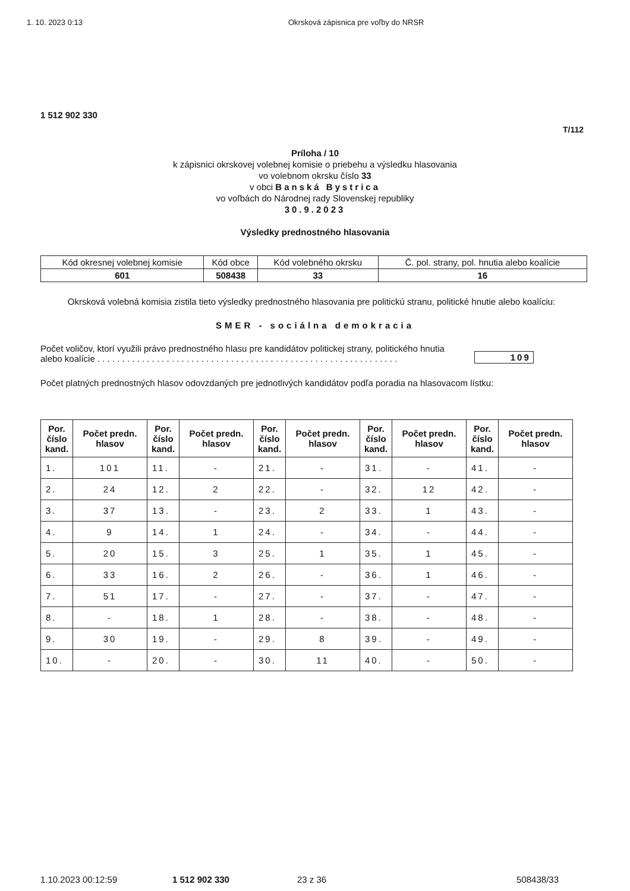1. 10. 2023 0:13 Okrsková zápisnica pre voľby do NRSR
1 512 902 330
T/112
Príloha / 10
k zápisnici okrskovej volebnej komisie o priebehu a výsledku hlasovania
vo volebnom okrsku číslo 33
v obci Banská Bystrica
vo voľbách do Národnej rady Slovenskej republiky
30.9.2023
Výsledky prednostného hlasovania
| Kód okresnej volebnej komisie | Kód obce | Kód volebného okrsku | Č. pol. strany, pol. hnutia alebo koalície |
| 601 | 508438 | 33 | 16 |
Okrsková volebná komisia zistila tieto výsledky prednostného hlasovania pre politickú stranu, politické hnutie alebo koalíciu:
SMER - sociálna demokracia
Počet voličov, ktorí využili právo prednostného hlasu pre kandidátov politickej strany, politického hnutia
alebo koalície . . . . . . . . . . . . . . . . . . . . . . . . . . . . . . . . . . . . . . . . . . . . . . . . . . . . . . . . . . . . .
109
Počet platných prednostných hlasov odovzdaných pre jednotlivých kandidátov podľa poradia na hlasovacom lístku:
| Por. číslo kand. | Počet predn. hlasov | Por. číslo kand. | Počet predn. hlasov | Por. číslo kand. | Počet predn. hlasov | Por. číslo kand. | Počet predn. hlasov | Por. číslo kand. | Počet predn. hlasov |
| --- | --- | --- | --- | --- | --- | --- | --- | --- | --- |
| 1. | 101 | 11. | - | 21. | - | 31. | - | 41. | - |
| 2. | 24 | 12. | 2 | 22. | - | 32. | 12 | 42. | - |
| 3. | 37 | 13. | - | 23. | 2 | 33. | 1 | 43. | - |
| 4. | 9 | 14. | 1 | 24. | - | 34. | - | 44. | - |
| 5. | 20 | 15. | 3 | 25. | 1 | 35. | 1 | 45. | - |
| 6. | 33 | 16. | 2 | 26. | - | 36. | 1 | 46. | - |
| 7. | 51 | 17. | - | 27. | - | 37. | - | 47. | - |
| 8. | - | 18. | 1 | 28. | - | 38. | - | 48. | - |
| 9. | 30 | 19. | - | 29. | 8 | 39. | - | 49. | - |
| 10. | - | 20. | - | 30. | 11 | 40. | - | 50. | - |
1.10.2023 00:12:59 1 512 902 330 23 z 36 508438/33